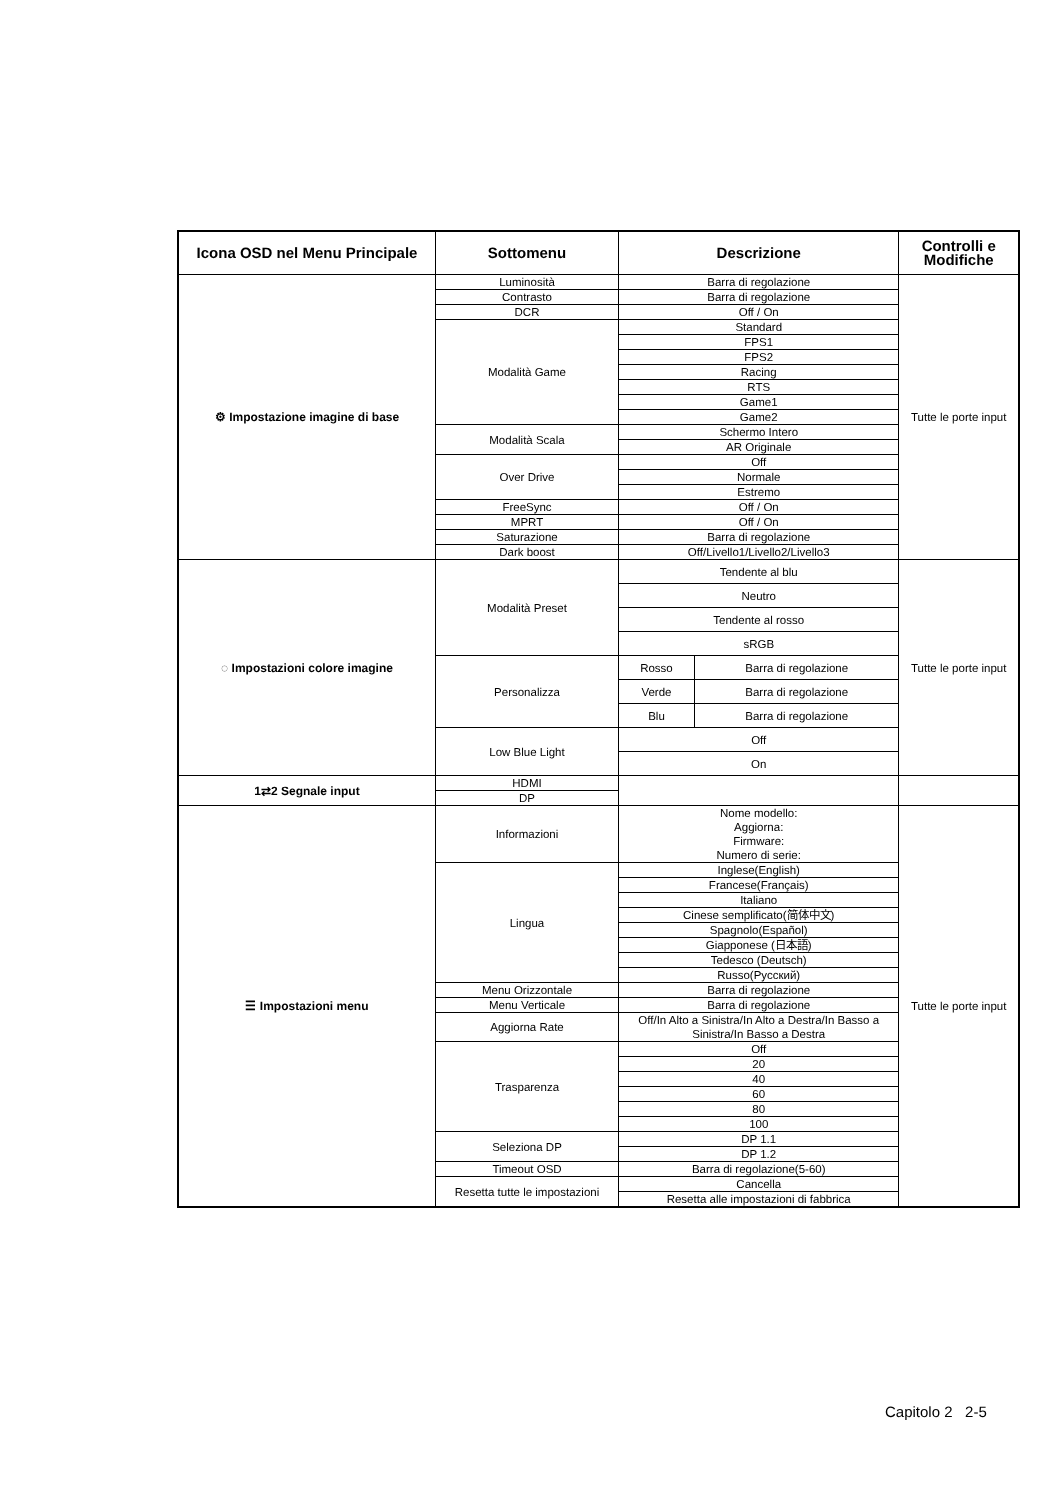| Icona OSD nel Menu Principale | Sottomenu | Descrizione | | Controlli e Modifiche |
| --- | --- | --- | --- | --- |
| ⚙ Impostazione imagine di base | Luminosità | Barra di regolazione | | Tutte le porte input |
| | Contrasto | Barra di regolazione | | |
| | DCR | Off / On | | |
| | Modalità Game | Standard | | |
| | | FPS1 | | |
| | | FPS2 | | |
| | | Racing | | |
| | | RTS | | |
| | | Game1 | | |
| | | Game2 | | |
| | Modalità Scala | Schermo Intero | | |
| | | AR Originale | | |
| | Over Drive | Off | | |
| | | Normale | | |
| | | Estremo | | |
| | FreeSync | Off / On | | |
| | MPRT | Off / On | | |
| | Saturazione | Barra di regolazione | | |
| | Dark boost | Off/Livello1/Livello2/Livello3 | | |
| ◌ Impostazioni colore imagine | Modalità Preset | Tendente al blu | | Tutte le porte input |
| | | Neutro | | |
| | | Tendente al rosso | | |
| | | sRGB | | |
| | Personalizza | Rosso | Barra di regolazione | |
| | | Verde | Barra di regolazione | |
| | | Blu | Barra di regolazione | |
| | Low Blue Light | Off | | |
| | | On | | |
| 1⇄2 Segnale input | HDMI | | | |
| | DP | | | |
| ☰ Impostazioni menu | Informazioni | Nome modello: Aggiorna: Firmware: Numero di serie: | | Tutte le porte input |
| | Lingua | Inglese(English) | | |
| | | Francese(Français) | | |
| | | Italiano | | |
| | | Cinese semplificato(简体中文) | | |
| | | Spagnolo(Español) | | |
| | | Giapponese (日本語) | | |
| | | Tedesco (Deutsch) | | |
| | | Russo(Русский) | | |
| | Menu Orizzontale | Barra di regolazione | | |
| | Menu Verticale | Barra di regolazione | | |
| | Aggiorna Rate | Off/In Alto a Sinistra/In Alto a Destra/In Basso a Sinistra/In Basso a Destra | | |
| | Trasparenza | Off | | |
| | | 20 | | |
| | | 40 | | |
| | | 60 | | |
| | | 80 | | |
| | | 100 | | |
| | Seleziona DP | DP 1.1 | | |
| | | DP 1.2 | | |
| | Timeout OSD | Barra di regolazione(5-60) | | |
| | Resetta tutte le impostazioni | Cancella | | |
| | | Resetta alle impostazioni di fabbrica | | |
Capitolo 2 2-5